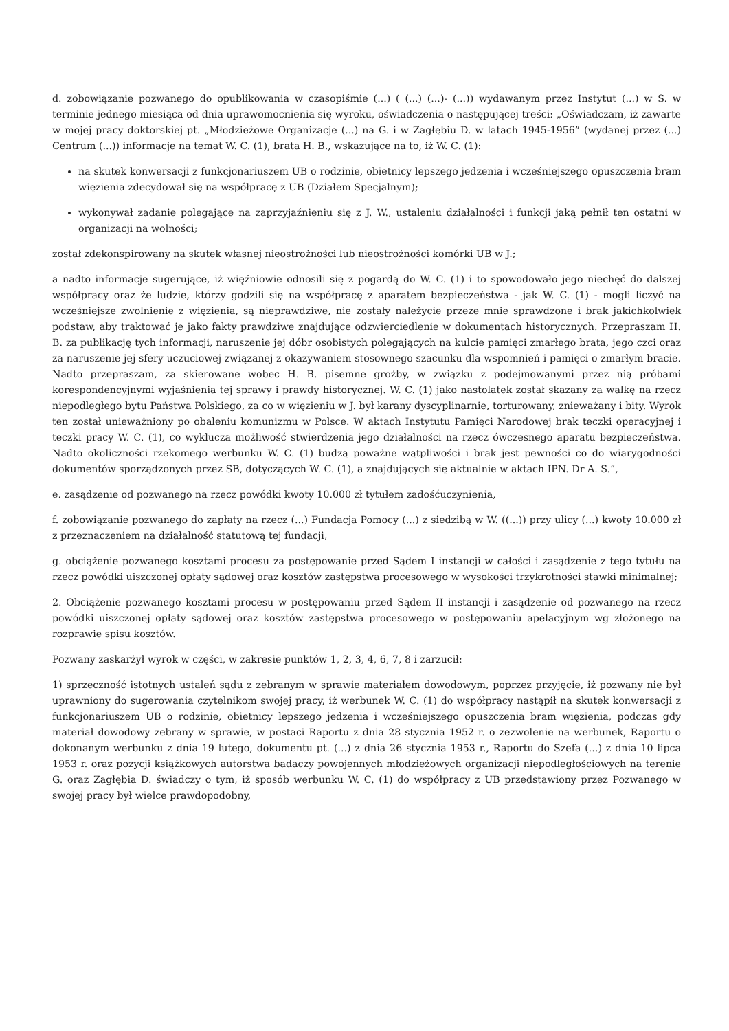d. zobowiązanie pozwanego do opublikowania w czasopiśmie (...) ( (...) (...)- (...)) wydawanym przez Instytut (...) w S. w terminie jednego miesiąca od dnia uprawomocnienia się wyroku, oświadczenia o następującej treści: „Oświadczam, iż zawarte w mojej pracy doktorskiej pt. „Młodzieżowe Organizacje (...) na G. i w Zagłębiu D. w latach 1945-1956” (wydanej przez (...) Centrum (...)) informacje na temat W. C. (1), brata H. B., wskazujące na to, iż W. C. (1):
na skutek konwersacji z funkcjonariuszem UB o rodzinie, obietnicy lepszego jedzenia i wcześniejszego opuszczenia bram więzienia zdecydował się na współpracę z UB (Działem Specjalnym);
wykonywał zadanie polegające na zaprzyjaźnieniu się z J. W., ustaleniu działalności i funkcji jaką pełnił ten ostatni w organizacji na wolności;
został zdekonspirowany na skutek własnej nieostrożności lub nieostrożności komórki UB w J.;
a nadto informacje sugerujące, iż więźniowie odnosili się z pogardą do W. C. (1) i to spowodowało jego niechęć do dalszej współpracy oraz że ludzie, którzy godzili się na współpracę z aparatem bezpieczeństwa - jak W. C. (1) - mogli liczyć na wcześniejsze zwolnienie z więzienia, są nieprawdziwe, nie zostały należycie przeze mnie sprawdzone i brak jakichkolwiek podstaw, aby traktować je jako fakty prawdziwe znajdujące odzwierciedlenie w dokumentach historycznych. Przepraszam H. B. za publikację tych informacji, naruszenie jej dóbr osobistych polegających na kulcie pamięci zmarłego brata, jego czci oraz za naruszenie jej sfery uczuciowej związanej z okazywaniem stosownego szacunku dla wspomnień i pamięci o zmarłym bracie. Nadto przepraszam, za skierowane wobec H. B. pisemne groźby, w związku z podejmowanymi przez nią próbami korespondencyjnymi wyjaśnienia tej sprawy i prawdy historycznej. W. C. (1) jako nastolatek został skazany za walkę na rzecz niepodległego bytu Państwa Polskiego, za co w więzieniu w J. był karany dyscyplinarnie, torturowany, znieważany i bity. Wyrok ten został unieważniony po obaleniu komunizmu w Polsce. W aktach Instytutu Pamięci Narodowej brak teczki operacyjnej i teczki pracy W. C. (1), co wyklucza możliwość stwierdzenia jego działalności na rzecz ówczesnego aparatu bezpieczeństwa. Nadto okoliczności rzekomego werbunku W. C. (1) budzą poważne wątpliwości i brak jest pewności co do wiarygodności dokumentów sporządzonych przez SB, dotyczących W. C. (1), a znajdujących się aktualnie w aktach IPN. Dr A. S.”,
e. zasądzenie od pozwanego na rzecz powódki kwoty 10.000 zł tytułem zadośćuczynienia,
f. zobowiązanie pozwanego do zapłaty na rzecz (...) Fundacja Pomocy (...) z siedzibą w W. ((...)) przy ulicy (...) kwoty 10.000 zł z przeznaczeniem na działalność statutową tej fundacji,
g. obciążenie pozwanego kosztami procesu za postępowanie przed Sądem I instancji w całości i zasądzenie z tego tytułu na rzecz powódki uiszczonej opłaty sądowej oraz kosztów zastępstwa procesowego w wysokości trzykrotności stawki minimalnej;
2. Obciążenie pozwanego kosztami procesu w postępowaniu przed Sądem II instancji i zasądzenie od pozwanego na rzecz powódki uiszczonej opłaty sądowej oraz kosztów zastępstwa procesowego w postępowaniu apelacyjnym wg złożonego na rozprawie spisu kosztów.
Pozwany zaskarżył wyrok w części, w zakresie punktów 1, 2, 3, 4, 6, 7, 8 i zarzucił:
1) sprzeczność istotnych ustaleń sądu z zebranym w sprawie materiałem dowodowym, poprzez przyjęcie, iż pozwany nie był uprawniony do sugerowania czytelnikom swojej pracy, iż werbunek W. C. (1) do współpracy nastąpił na skutek konwersacji z funkcjonariuszem UB o rodzinie, obietnicy lepszego jedzenia i wcześniejszego opuszczenia bram więzienia, podczas gdy materiał dowodowy zebrany w sprawie, w postaci Raportu z dnia 28 stycznia 1952 r. o zezwolenie na werbunek, Raportu o dokonanym werbunku z dnia 19 lutego, dokumentu pt. (...) z dnia 26 stycznia 1953 r., Raportu do Szefa (...) z dnia 10 lipca 1953 r. oraz pozycji książkowych autorstwa badaczy powojennych młodzieżowych organizacji niepodległościowych na terenie G. oraz Zagłębia D. świadczy o tym, iż sposób werbunku W. C. (1) do współpracy z UB przedstawiony przez Pozwanego w swojej pracy był wielce prawdopodobny,